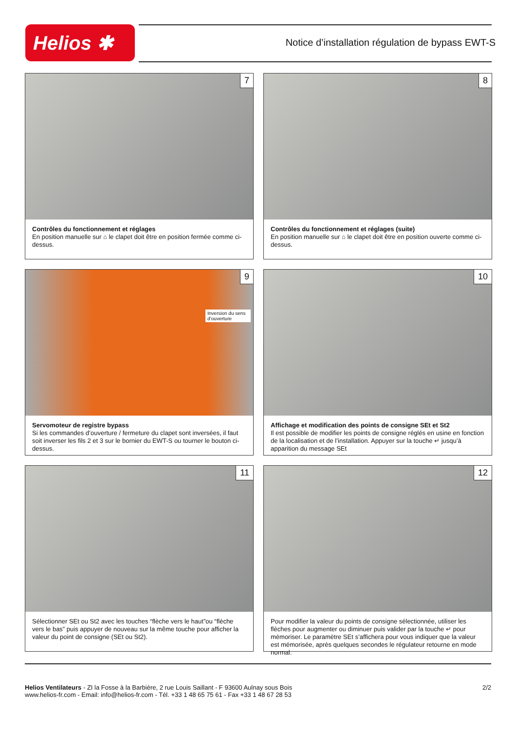Helios ✱
Notice d’installation régulation de bypass EWT-S
7
Contrôles du fonctionnement et réglages
En position manuelle sur ⌂ le clapet doit être en position fermée comme ci-dessus.
8
Contrôles du fonctionnement et réglages (suite)
En position manuelle sur ⌂ le clapet doit être en position ouverte comme ci-dessus.
9
Inversion du sens d’ouverture
Servomoteur de registre bypass
Si les commandes d’ouverture / fermeture du clapet sont inversées, il faut soit inverser les fils 2 et 3 sur le bornier du EWT-S ou tourner le bouton ci-dessus.
10
Affichage et modification des points de consigne SEt et St2
Il est possible de modifier les points de consigne réglés en usine en fonction de la localisation et de l’installation. Appuyer sur la touche ↵ jusqu’à apparition du message SEt
11
Sélectionner SEt ou St2 avec les touches “flèche vers le haut”ou “flèche vers le bas” puis appuyer de nouveau sur la même touche pour afficher la valeur du point de consigne (SEt ou St2).
12
Pour modifier la valeur du points de consigne sélectionnée, utiliser les flèches pour augmenter ou diminuer puis valider par la touche ↵ pour mémoriser. Le paramètre SEt s’affichera pour vous indiquer que la valeur est mémorisée, après quelques secondes le régulateur retourne en mode normal.
Helios Ventilateurs - ZI la Fosse à la Barbière, 2 rue Louis Saillant - F 93600 Aulnay sous Bois
www.helios-fr.com - Email: info@helios-fr.com - Tél. +33 1 48 65 75 61 - Fax +33 1 48 67 28 53
2/2